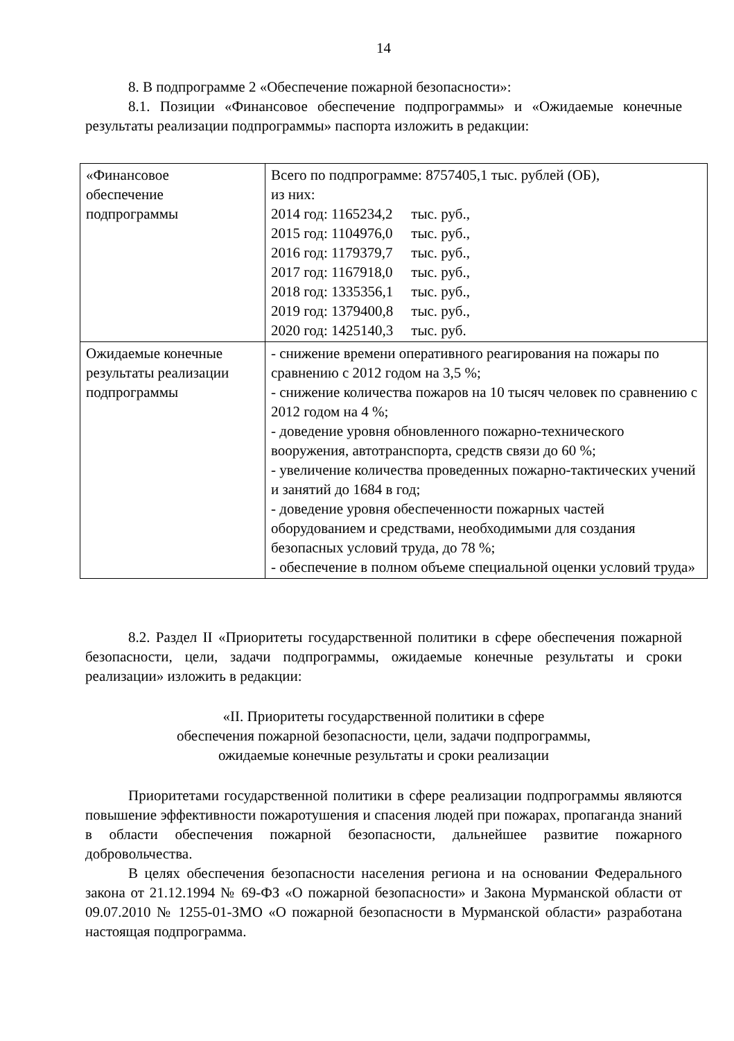14
8. В подпрограмме 2 «Обеспечение пожарной безопасности»:
8.1. Позиции «Финансовое обеспечение подпрограммы» и «Ожидаемые конечные результаты реализации подпрограммы» паспорта изложить в редакции:
| «Финансовое обеспечение подпрограммы | Всего по подпрограмме: 8757405,1 тыс. рублей (ОБ), из них: 2014 год: 1165234,2 тыс. руб., 2015 год: 1104976,0 тыс. руб., 2016 год: 1179379,7 тыс. руб., 2017 год: 1167918,0 тыс. руб., 2018 год: 1335356,1 тыс. руб., 2019 год: 1379400,8 тыс. руб., 2020 год: 1425140,3 тыс. руб. |
| Ожидаемые конечные результаты реализации подпрограммы | - снижение времени оперативного реагирования на пожары по сравнению с 2012 годом на 3,5 %; - снижение количества пожаров на 10 тысяч человек по сравнению с 2012 годом на 4 %; - доведение уровня обновленного пожарно-технического вооружения, автотранспорта, средств связи до 60 %; - увеличение количества проведенных пожарно-тактических учений и занятий до 1684 в год; - доведение уровня обеспеченности пожарных частей оборудованием и средствами, необходимыми для создания безопасных условий труда, до 78 %; - обеспечение в полном объеме специальной оценки условий труда» |
8.2. Раздел II «Приоритеты государственной политики в сфере обеспечения пожарной безопасности, цели, задачи подпрограммы, ожидаемые конечные результаты и сроки реализации» изложить в редакции:
«II. Приоритеты государственной политики в сфере
обеспечения пожарной безопасности, цели, задачи подпрограммы,
ожидаемые конечные результаты и сроки реализации
Приоритетами государственной политики в сфере реализации подпрограммы являются повышение эффективности пожаротушения и спасения людей при пожарах, пропаганда знаний в области обеспечения пожарной безопасности, дальнейшее развитие пожарного добровольчества.
В целях обеспечения безопасности населения региона и на основании Федерального закона от 21.12.1994 № 69-ФЗ «О пожарной безопасности» и Закона Мурманской области от 09.07.2010 № 1255-01-ЗМО «О пожарной безопасности в Мурманской области» разработана настоящая подпрограмма.